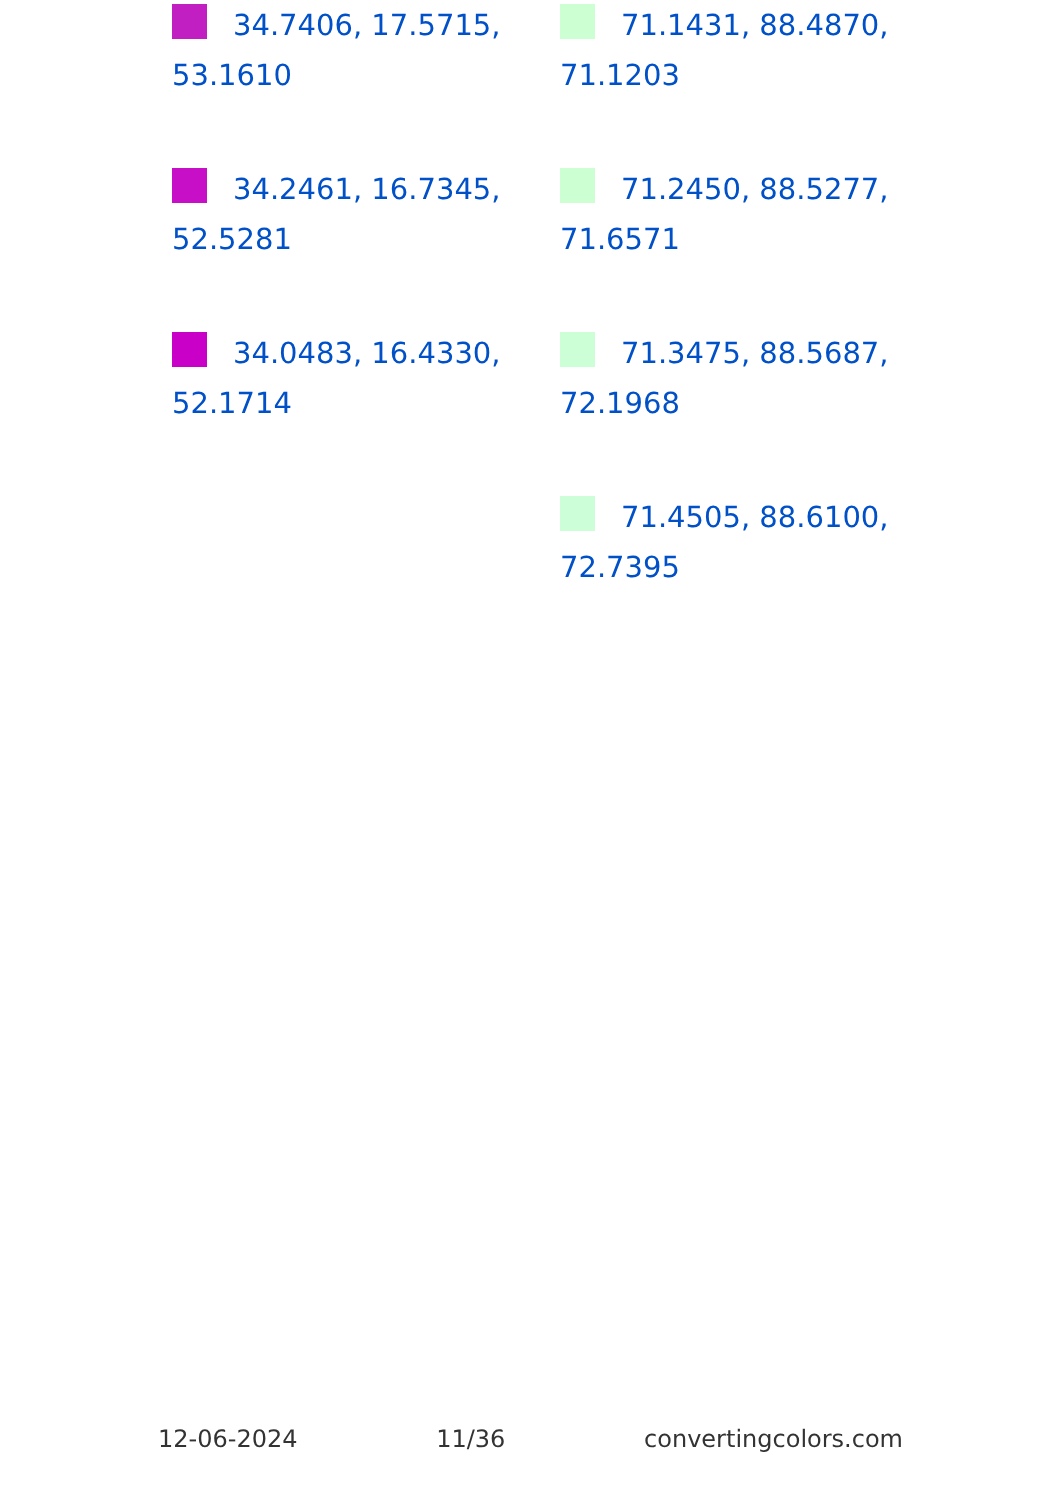34.7406, 17.5715, 53.1610
34.2461, 16.7345, 52.5281
34.0483, 16.4330, 52.1714
71.1431, 88.4870, 71.1203
71.2450, 88.5277, 71.6571
71.3475, 88.5687, 72.1968
71.4505, 88.6100, 72.7395
12-06-2024 11/36 convertingcolors.com